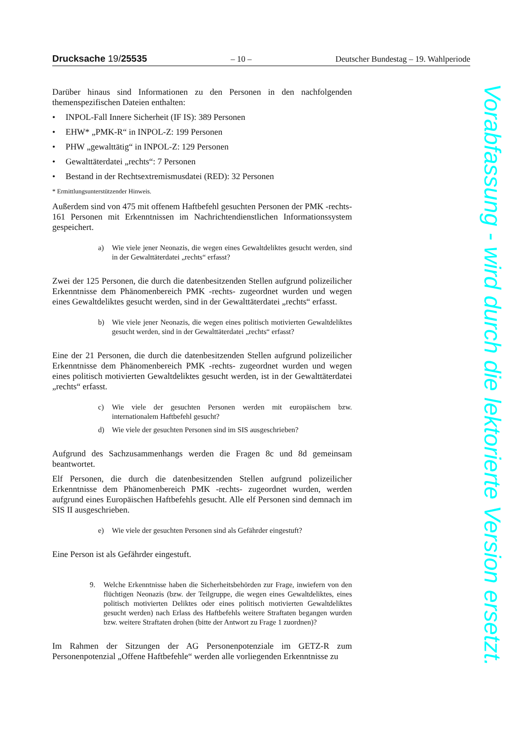Drucksache 19/25535 – 10 – Deutscher Bundestag – 19. Wahlperiode
Darüber hinaus sind Informationen zu den Personen in den nachfolgenden themenspezifischen Dateien enthalten:
• INPOL-Fall Innere Sicherheit (IF IS): 389 Personen
• EHW* „PMK-R“ in INPOL-Z: 199 Personen
• PHW „gewalttätig“ in INPOL-Z: 129 Personen
• Gewalttäterdatei „rechts“: 7 Personen
• Bestand in der Rechtsextremismusdatei (RED): 32 Personen
* Ermittlungsunterstützender Hinweis.
Außerdem sind von 475 mit offenem Haftbefehl gesuchten Personen der PMK -rechts- 161 Personen mit Erkenntnissen im Nachrichtendienstlichen Informationssystem gespeichert.
a) Wie viele jener Neonazis, die wegen eines Gewaltdeliktes gesucht werden, sind in der Gewalttäterdatei „rechts“ erfasst?
Zwei der 125 Personen, die durch die datenbesitzenden Stellen aufgrund polizeilicher Erkenntnisse dem Phänomenbereich PMK -rechts- zugeordnet wurden und wegen eines Gewaltdeliktes gesucht werden, sind in der Gewalttäterdatei „rechts“ erfasst.
b) Wie viele jener Neonazis, die wegen eines politisch motivierten Gewaltdeliktes gesucht werden, sind in der Gewalttäterdatei „rechts“ erfasst?
Eine der 21 Personen, die durch die datenbesitzenden Stellen aufgrund polizeilicher Erkenntnisse dem Phänomenbereich PMK -rechts- zugeordnet wurden und wegen eines politisch motivierten Gewaltdeliktes gesucht werden, ist in der Gewalttäterdatei „rechts“ erfasst.
c) Wie viele der gesuchten Personen werden mit europäischem bzw. internationalem Haftbefehl gesucht?
d) Wie viele der gesuchten Personen sind im SIS ausgeschrieben?
Aufgrund des Sachzusammenhangs werden die Fragen 8c und 8d gemeinsam beantwortet.
Elf Personen, die durch die datenbesitzenden Stellen aufgrund polizeilicher Erkenntnisse dem Phänomenbereich PMK -rechts- zugeordnet wurden, werden aufgrund eines Europäischen Haftbefehls gesucht. Alle elf Personen sind demnach im SIS II ausgeschrieben.
e) Wie viele der gesuchten Personen sind als Gefährder eingestuft?
Eine Person ist als Gefährder eingestuft.
9. Welche Erkenntnisse haben die Sicherheitsbehörden zur Frage, inwiefern von den flüchtigen Neonazis (bzw. der Teilgruppe, die wegen eines Gewaltdeliktes, eines politisch motivierten Deliktes oder eines politisch motivierten Gewaltdeliktes gesucht werden) nach Erlass des Haftbefehls weitere Straftaten begangen wurden bzw. weitere Straftaten drohen (bitte der Antwort zu Frage 1 zuordnen)?
Im Rahmen der Sitzungen der AG Personenpotenziale im GETZ-R zum Personenpotenzial „Offene Haftbefehle“ werden alle vorliegenden Erkenntnisse zu
Vorabfassung - wird durch die lektorierte Version ersetzt.